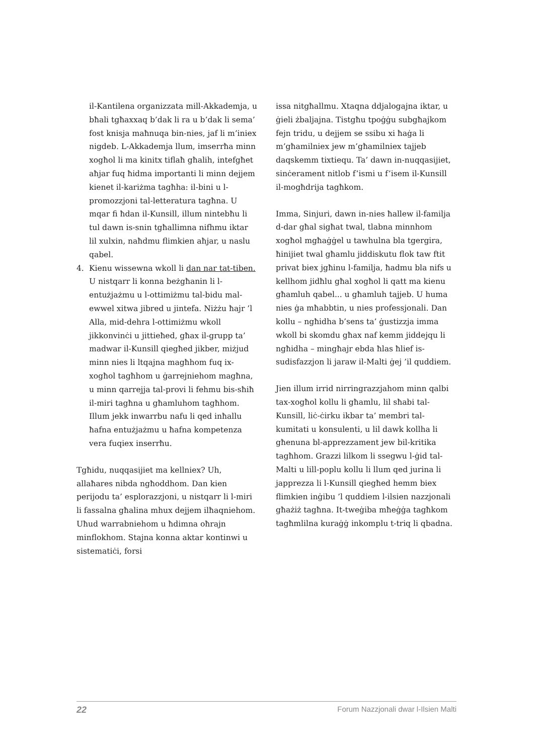il-Kantilena organizzata mill-Akkademja, u bħali tgħaxxaq b’dak li ra u b’dak li sema’ fost knisja maħnuqa bin-nies, jaf li m’iniex nigdeb. L-Akkademja llum, imserrħa minn xogħol li ma kinitx tiflaħ għalih, intefgħet aħjar fuq ħidma importanti li minn dejjem kienet il-kariżma tagħha: il-bini u l-promozzjoni tal-letteratura tagħna. U mqar fi ħdan il-Kunsill, illum nintebħu li tul dawn is-snin tgħallimna nifhmu iktar lil xulxin, naħdmu flimkien aħjar, u naslu qabel.
4. Kienu wissewna wkoll li dan nar tat-tiben. U nistqarr li konna beżgħanin li l-entużjażmu u l-ottimiżmu tal-bidu mal-ewwel xitwa jibred u jintefa. Niżżu ħajr ’l Alla, mid-dehra l-ottimiżmu wkoll jikkonvinċi u jittieħed, għax il-grupp ta’ madwar il-Kunsill qiegħed jikber, miżjud minn nies li ltqajna magħhom fuq ix-xogħol tagħhom u ġarrejniehom magħna, u minn qarrejja tal-provi li fehmu bis-sħiħ il-miri tagħna u għamluhom tagħhom. Illum jekk inwarrbu nafu li qed inħallu ħafna entużjażmu u ħafna kompetenza vera fuqiex inserrħu.
Tgħidu, nuqqasijiet ma kellniex? Uh, allaħares nibda ngħoddhom. Dan kien perijodu ta’ esplorazzjoni, u nistqarr li l-miri li fassalna għalina mhux dejjem ilħaqniehom. Uħud warrabniehom u ħdimna oħrajn minflokhom. Stajna konna aktar kontinwi u sistematiċi, forsi
issa nitgħallmu. Xtaqna ddjalogajna iktar, u ġieli żbaljajna. Tistgħu tpoġġu subgħajkom fejn tridu, u dejjem se ssibu xi ħaġa li m’għamilniex jew m’għamilniex tajjeb daqskemm tixtiequ. Ta’ dawn in-nuqqasijiet, sinċerament nitlob f’ismi u f’isem il-Kunsill il-mogħdrija tagħkom.
Imma, Sinjuri, dawn in-nies ħallew il-familja d-dar għal sigħat twal, tlabna minnhom xogħol mgħaġġel u tawhulna bla tgergira, ħinijiet twal għamlu jiddiskutu flok taw ftit privat biex jgħinu l-familja, ħadmu bla nifs u kellhom jidħlu għal xogħol li qatt ma kienu għamluh qabel... u għamluh tajjeb. U huma nies ġa mħabbtin, u nies professjonali. Dan kollu – ngħidha b’sens ta’ ġustizzja imma wkoll bi skomdu għax naf kemm jiddejqu li ngħidha – mingħajr ebda ħlas ħlief is-sudisfazzjon li jaraw il-Malti ġej ’il quddiem.
Jien illum irrid nirringrazzjahom minn qalbi tax-xogħol kollu li għamlu, lil sħabi tal-Kunsill, liċ-ċirku ikbar ta’ membri tal-kumitati u konsulenti, u lil dawk kollha li għenuna bl-apprezzament jew bil-kritika tagħhom. Grazzi lilkom li ssegwu l-ġid tal-Malti u lill-poplu kollu li llum qed jurina li japprezza li l-Kunsill qiegħed hemm biex flimkien inġibu ’l quddiem l-ilsien nazzjonali għażiż tagħna. It-tweġiba mħeġġa tagħkom tagħmlilna kuraġġ inkomplu t-triq li qbadna.
22 Forum Nazzjonali dwar l-Ilsien Malti